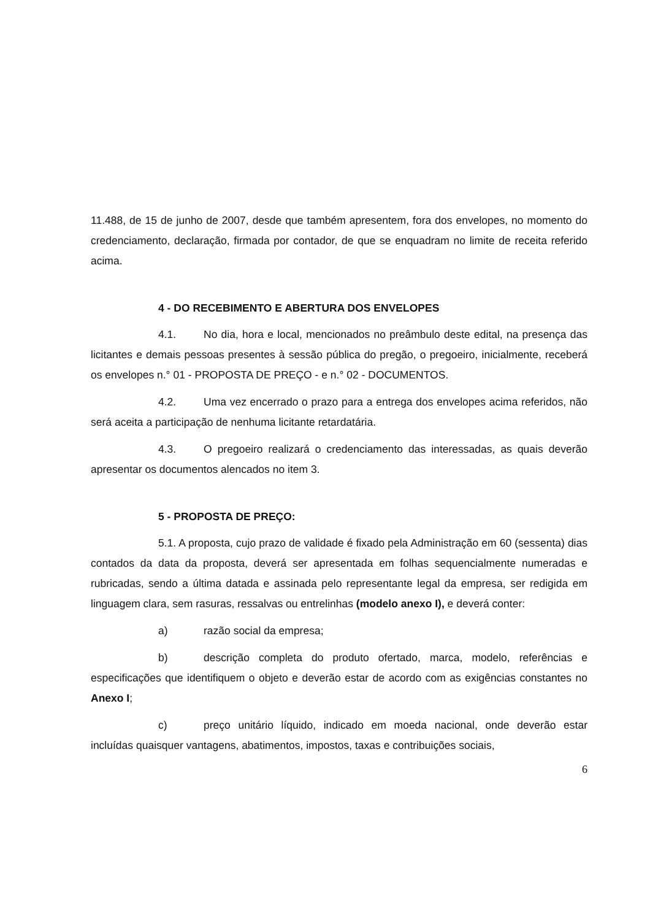11.488, de 15 de junho de 2007, desde que também apresentem, fora dos envelopes, no momento do credenciamento, declaração, firmada por contador, de que se enquadram no limite de receita referido acima.
4 - DO RECEBIMENTO E ABERTURA DOS ENVELOPES
4.1. No dia, hora e local, mencionados no preâmbulo deste edital, na presença das licitantes e demais pessoas presentes à sessão pública do pregão, o pregoeiro, inicialmente, receberá os envelopes n.° 01 - PROPOSTA DE PREÇO - e n.° 02 - DOCUMENTOS.
4.2. Uma vez encerrado o prazo para a entrega dos envelopes acima referidos, não será aceita a participação de nenhuma licitante retardatária.
4.3. O pregoeiro realizará o credenciamento das interessadas, as quais deverão apresentar os documentos alencados no item 3.
5 - PROPOSTA DE PREÇO:
5.1. A proposta, cujo prazo de validade é fixado pela Administração em 60 (sessenta) dias contados da data da proposta, deverá ser apresentada em folhas sequencialmente numeradas e rubricadas, sendo a última datada e assinada pelo representante legal da empresa, ser redigida em linguagem clara, sem rasuras, ressalvas ou entrelinhas (modelo anexo I), e deverá conter:
a) razão social da empresa;
b) descrição completa do produto ofertado, marca, modelo, referências e especificações que identifiquem o objeto e deverão estar de acordo com as exigências constantes no Anexo I;
c) preço unitário líquido, indicado em moeda nacional, onde deverão estar incluídas quaisquer vantagens, abatimentos, impostos, taxas e contribuições sociais,
6